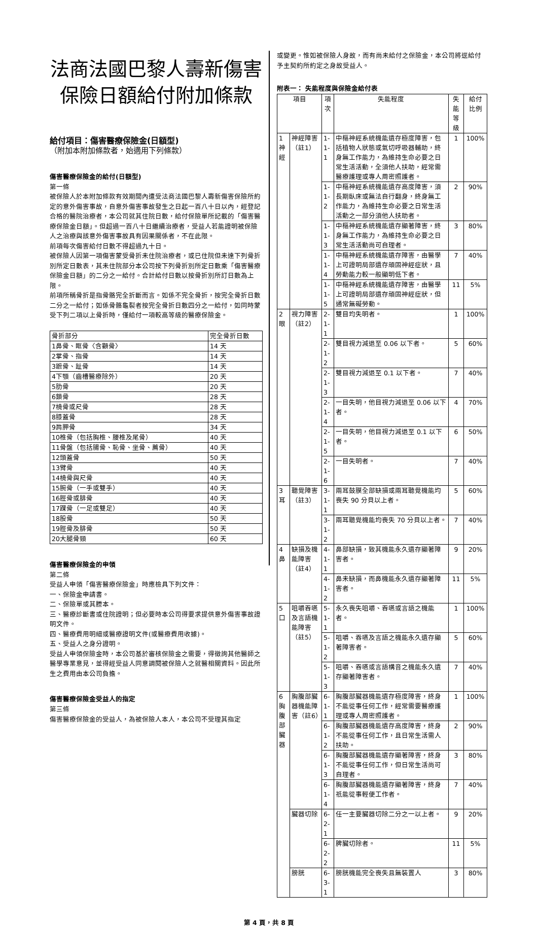法商法國巴黎人壽新傷害
保險日額給付附加條款
給付項目：傷害醫療保險金(日額型)
（附加本附加條款者，始適用下列條款）
傷害醫療保險金的給付(日額型)
第一條
被保險人於本附加條款有效期間內遭受法商法國巴黎人壽新傷害保險所約定的意外傷害事故，自意外傷害事故發生之日起一百八十日以內，經登記合格的醫院治療者，本公司就其住院日數，給付保險單所記載的「傷害醫療保險金日額」。但超過一百八十日繼續治療者，受益人若能證明被保險人之治療與該意外傷害事故具有因果關係者，不在此限。
前項每次傷害給付日數不得超過九十日。
被保險人因第一項傷害蒙受骨折未住院治療者，或已住院但未達下列骨折別所定日數表，其未住院部分本公司按下列骨折別所定日數乘「傷害醫療保險金日額」的二分之一給付。合計給付日數以按骨折別所訂日數為上限。
前項所稱骨折是指骨骼完全折斷而言。如係不完全骨折，按完全骨折日數二分之一給付；如係骨骼龜裂者按完全骨折日數四分之一給付，如同時蒙受下列二項以上骨折時，僅給付一項較高等級的醫療保險金。
| 骨折部分 | 完全骨折日數 |
| --- | --- |
| 1鼻骨、眶骨〈含顴骨〉 | 14 天 |
| 2掌骨、指骨 | 14 天 |
| 3蹠骨、趾骨 | 14 天 |
| 4下顎（齒槽醫療除外） | 20 天 |
| 5肋骨 | 20 天 |
| 6鎖骨 | 28 天 |
| 7橈骨或尺骨 | 28 天 |
| 8膝蓋骨 | 28 天 |
| 9肩胛骨 | 34 天 |
| 10椎骨（包括胸椎、腰椎及尾骨） | 40 天 |
| 11骨盤（包括腸骨、恥骨、坐骨、薦骨） | 40 天 |
| 12頭蓋骨 | 50 天 |
| 13臂骨 | 40 天 |
| 14橈骨與尺骨 | 40 天 |
| 15腕骨（一手或雙手） | 40 天 |
| 16脛骨或腓骨 | 40 天 |
| 17踝骨（一足或雙足） | 40 天 |
| 18股骨 | 50 天 |
| 19脛骨及腓骨 | 50 天 |
| 20大腿骨頸 | 60 天 |
傷害醫療保險金的申領
第二條
受益人申領「傷害醫療保險金」時應檢具下列文件：
一、保險金申請書。
二、保險單或其謄本。
三、醫療診斷書或住院證明；但必要時本公司得要求提供意外傷害事故證明文件。
四、醫療費用明細或醫療證明文件(或醫療費用收據)。
五、受益人之身分證明。
受益人申領保險金時，本公司基於審核保險金之需要，得徵詢其他醫師之醫學專業意見，並得經受益人同意調閱被保險人之就醫相關資料。因此所生之費用由本公司負擔。
傷害醫療保險金受益人的指定
第三條
傷害醫療保險金的受益人，為被保險人本人，本公司不受理其指定
或變更。惟如被保險人身故，而有尚未給付之保險金，本公司將逕給付予主契約所約定之身故受益人。
附表一： 失能程度與保險金給付表
| 項目 | | 項次 | 失能程度 | 失能等級 | 給付比例 |
| --- | --- | --- | --- | --- | --- |
| 1 神經 | 神經障害（註1） | 1-1-1 | 中樞神經系統機能遺存極度障害，包括植物人狀態或氣切呼吸器輔助，終身無工作能力，為維持生命必要之日常生活活動，全須他人扶助，經常需醫療護理或專人周密照護者。 | 1 | 100% |
| | | 1-1-2 | 中樞神經系統機能遺存高度障害，須長期臥床或無法自行翻身，終身無工作能力，為維持生命必要之日常生活活動之一部分須他人扶助者。 | 2 | 90% |
| | | 1-1-3 | 中樞神經系統機能遺存顯著障害，終身無工作能力，為維持生命必要之日常生活活動尚可自理者。 | 3 | 80% |
| | | 1-1-4 | 中樞神經系統機能遺存障害，由醫學上可證明局部遺存頑固神經症狀，且勞動能力較一般顯明低下者。 | 7 | 40% |
| | | 1-1-5 | 中樞神經系統機能遺存障害，由醫學上可證明局部遺存頑固神經症狀，但通常無礙勞動。 | 11 | 5% |
| 2 眼 | 視力障害（註2） | 2-1-1 | 雙目均失明者。 | 1 | 100% |
| | | 2-1-2 | 雙目視力減退至 0.06 以下者。 | 5 | 60% |
| | | 2-1-3 | 雙目視力減退至 0.1 以下者。 | 7 | 40% |
| | | 2-1-4 | 一目失明，他目視力減退至 0.06 以下者。 | 4 | 70% |
| | | 2-1-5 | 一目失明，他目視力減退至 0.1 以下者。 | 6 | 50% |
| | | 2-1-6 | 一目失明者。 | 7 | 40% |
| 3 耳 | 聽覺障害（註3） | 3-1-1 | 兩耳鼓膜全部缺損或兩耳聽覺機能均喪失 90 分貝以上者。 | 5 | 60% |
| | | 3-1-2 | 兩耳聽覺機能均喪失 70 分貝以上者。 | 7 | 40% |
| 4 鼻 | 缺損及機能障害（註4） | 4-1-1 | 鼻部缺損，致其機能永久遺存顯著障害者。 | 9 | 20% |
| | | 4-1-2 | 鼻未缺損，而鼻機能永久遺存顯著障害者。 | 11 | 5% |
| 5 口 | 咀嚼吞嚥及言語機能障害（註5） | 5-1-1 | 永久喪失咀嚼、吞嚥或言語之機能者。 | 1 | 100% |
| | | 5-1-2 | 咀嚼、吞嚥及言語之機能永久遺存顯著障害者。 | 5 | 60% |
| | | 5-1-3 | 咀嚼、吞嚥或言語構音之機能永久遺存顯著障害者。 | 7 | 40% |
| 6 胸腹部臟器 | 胸腹部臟器機能障害（註6） | 6-1-1 | 胸腹部臟器機能遺存極度障害，終身不能從事任何工作，經常需要醫療護理或專人周密照護者。 | 1 | 100% |
| | | 6-1-2 | 胸腹部臟器機能遺存高度障害，終身不能從事任何工作，且日常生活需人扶助。 | 2 | 90% |
| | | 6-1-3 | 胸腹部臟器機能遺存顯著障害，終身不能從事任何工作，但日常生活尚可自理者。 | 3 | 80% |
| | | 6-1-4 | 胸腹部臟器機能遺存顯著障害，終身祇能從事輕便工作者。 | 7 | 40% |
| | 臟器切除 | 6-2-1 | 任一主要臟器切除二分之一以上者。 | 9 | 20% |
| | | 6-2-2 | 脾臟切除者。 | 11 | 5% |
| | 膀胱 | 6-3-1 | 膀胱機能完全喪失且無裝置人 | 3 | 80% |
第 4 頁，共 8 頁